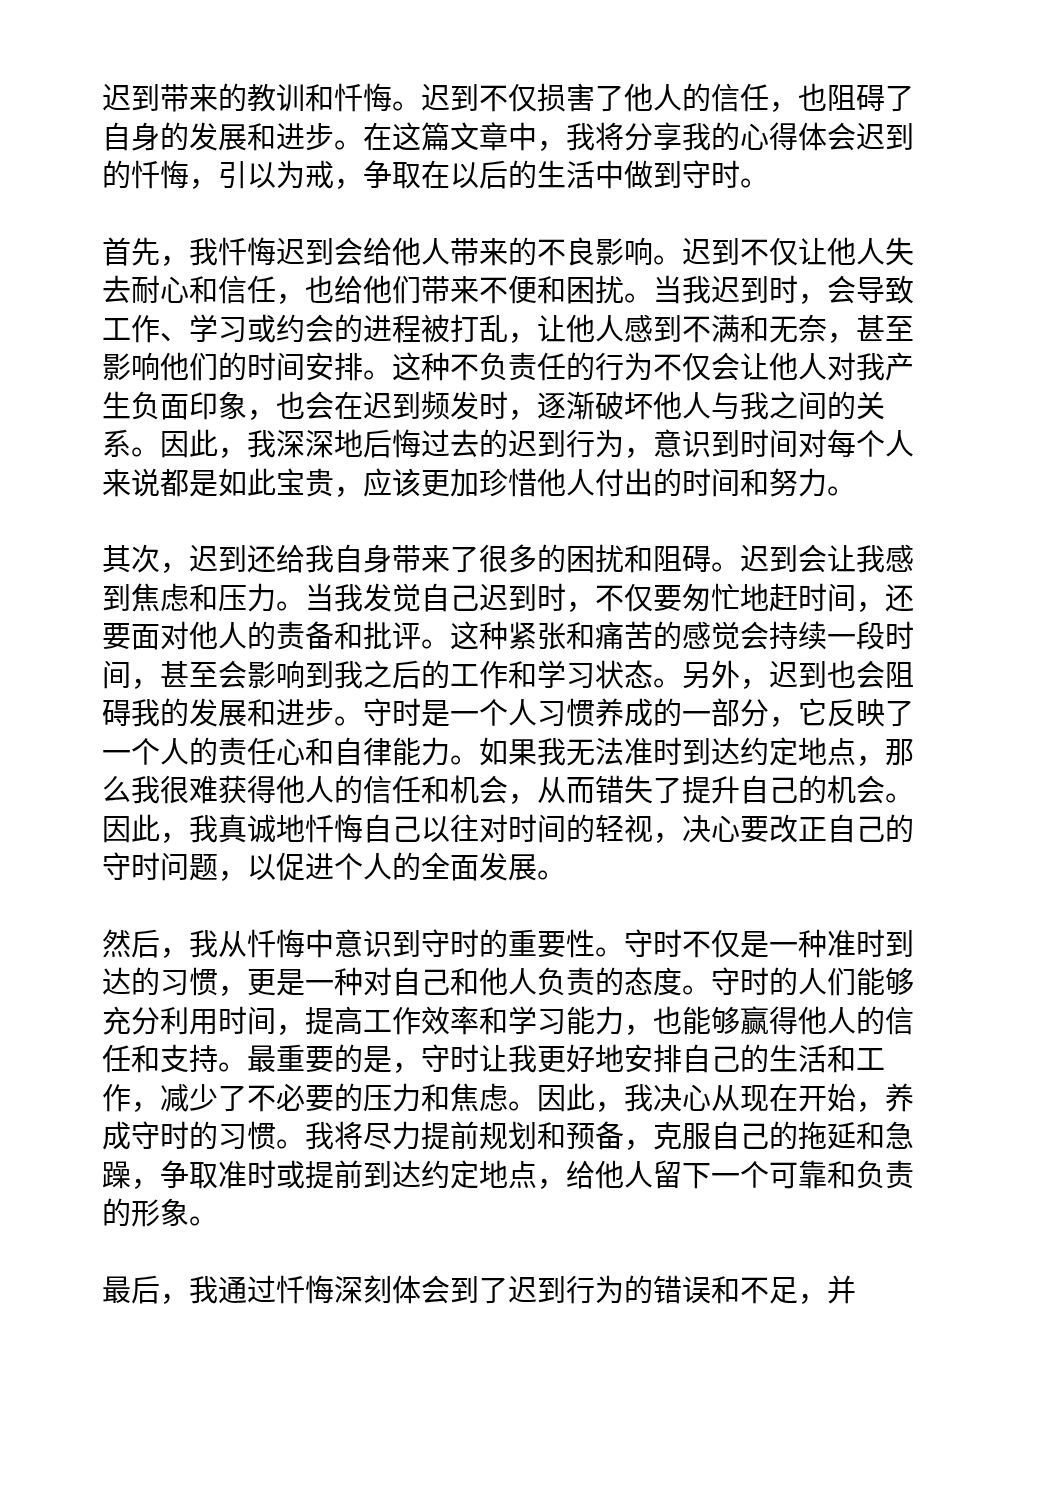迟到带来的教训和忏悔。迟到不仅损害了他人的信任，也阻碍了自身的发展和进步。在这篇文章中，我将分享我的心得体会迟到的忏悔，引以为戒，争取在以后的生活中做到守时。
首先，我忏悔迟到会给他人带来的不良影响。迟到不仅让他人失去耐心和信任，也给他们带来不便和困扰。当我迟到时，会导致工作、学习或约会的进程被打乱，让他人感到不满和无奈，甚至影响他们的时间安排。这种不负责任的行为不仅会让他人对我产生负面印象，也会在迟到频发时，逐渐破坏他人与我之间的关系。因此，我深深地后悔过去的迟到行为，意识到时间对每个人来说都是如此宝贵，应该更加珍惜他人付出的时间和努力。
其次，迟到还给我自身带来了很多的困扰和阻碍。迟到会让我感到焦虑和压力。当我发觉自己迟到时，不仅要匆忙地赶时间，还要面对他人的责备和批评。这种紧张和痛苦的感觉会持续一段时间，甚至会影响到我之后的工作和学习状态。另外，迟到也会阻碍我的发展和进步。守时是一个人习惯养成的一部分，它反映了一个人的责任心和自律能力。如果我无法准时到达约定地点，那么我很难获得他人的信任和机会，从而错失了提升自己的机会。因此，我真诚地忏悔自己以往对时间的轻视，决心要改正自己的守时问题，以促进个人的全面发展。
然后，我从忏悔中意识到守时的重要性。守时不仅是一种准时到达的习惯，更是一种对自己和他人负责的态度。守时的人们能够充分利用时间，提高工作效率和学习能力，也能够赢得他人的信任和支持。最重要的是，守时让我更好地安排自己的生活和工作，减少了不必要的压力和焦虑。因此，我决心从现在开始，养成守时的习惯。我将尽力提前规划和预备，克服自己的拖延和急躁，争取准时或提前到达约定地点，给他人留下一个可靠和负责的形象。
最后，我通过忏悔深刻体会到了迟到行为的错误和不足，并